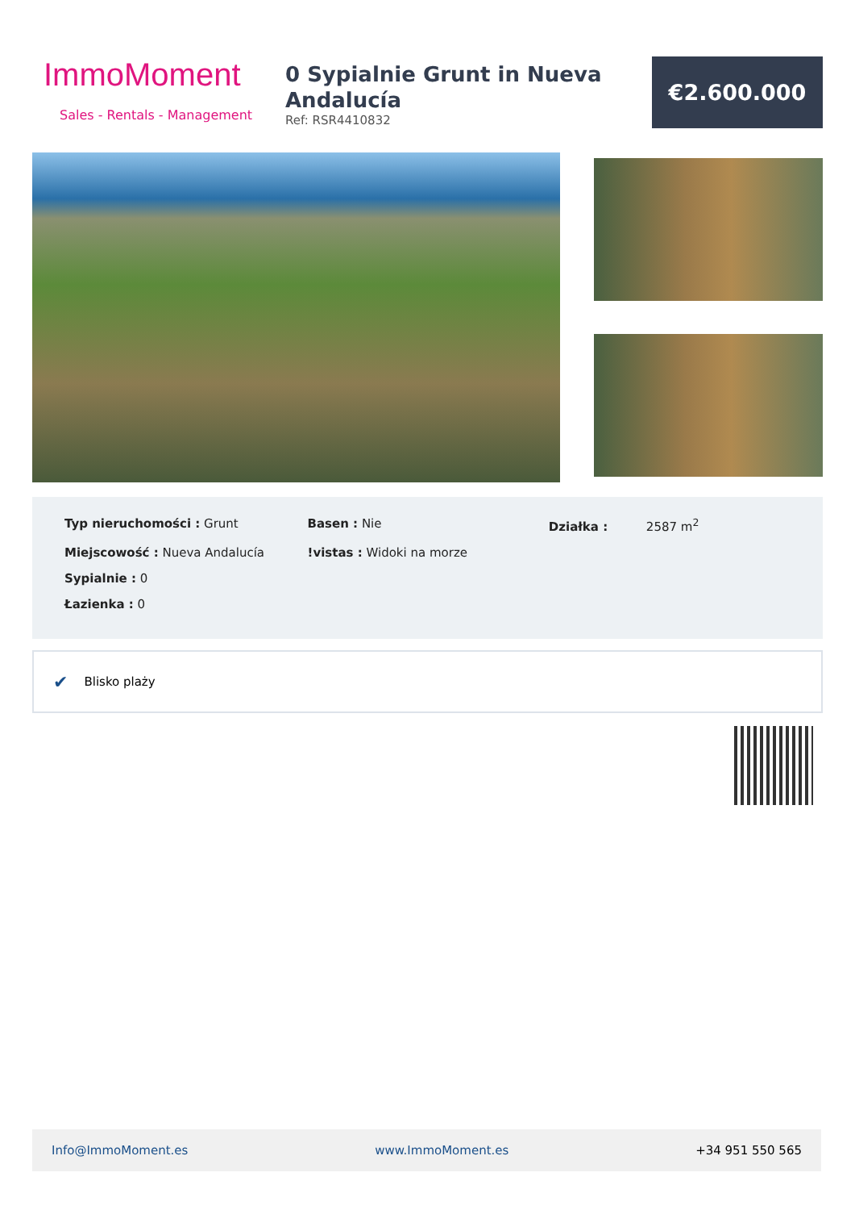ImmoMoment
Sales - Rentals - Management
0 Sypialnie Grunt in Nueva Andalucía
Ref: RSR4410832
€2.600.000
| Typ nieruchomości : Grunt | Basen : Nie | Działka : 2587 m<sup>2</sup> |
| Miejscowość : Nueva Andalucía | !vistas : Widoki na morze | |
| Sypialnie : 0 | | |
| Łazienka : 0 | | |
✔ Blisko plaży
Info@ImmoMoment.es www.ImmoMoment.es +34 951 550 565